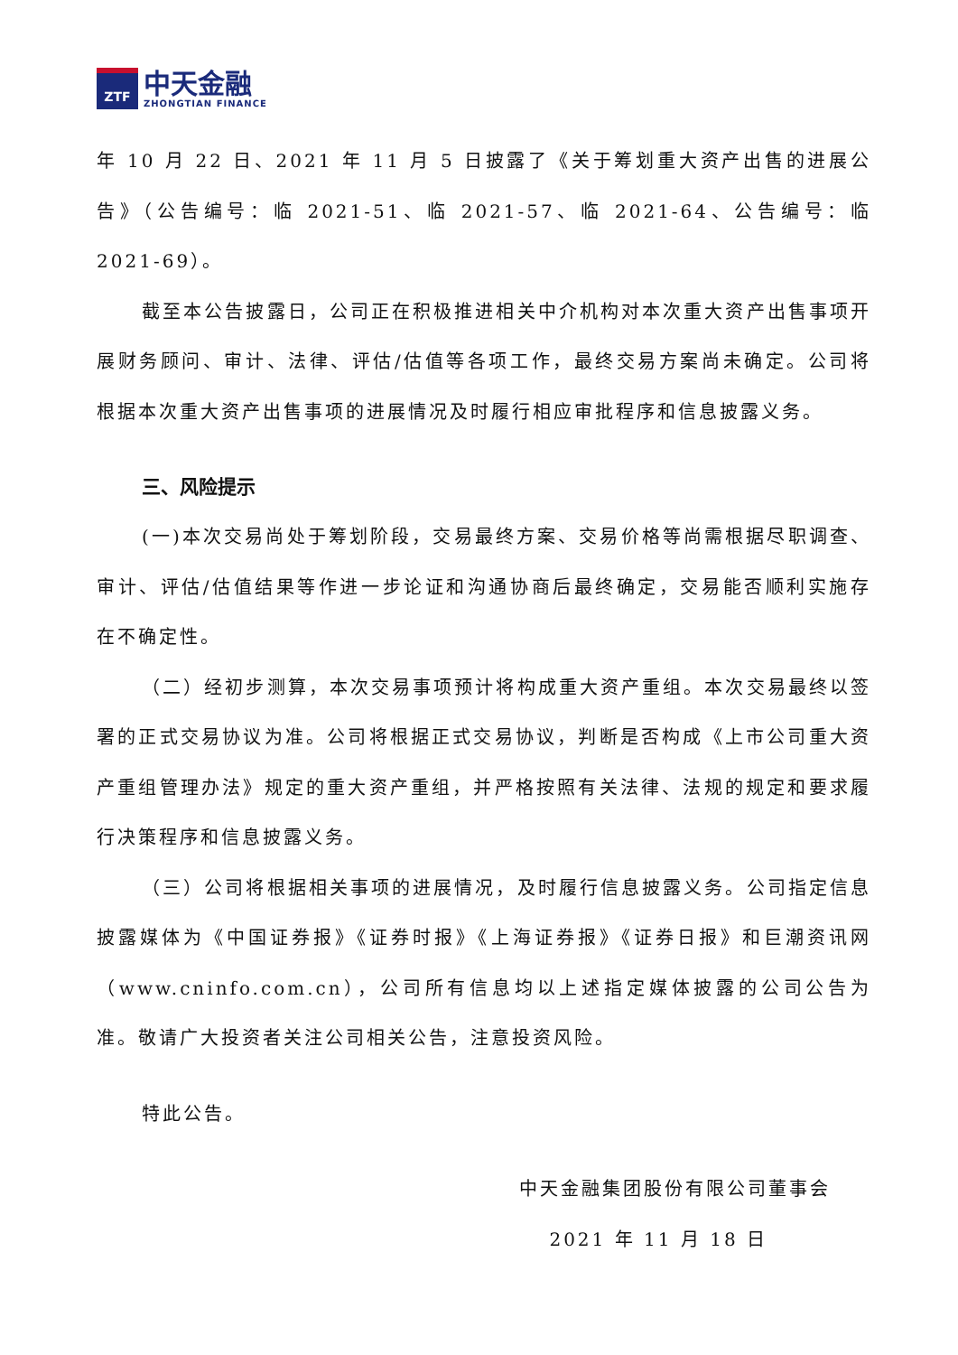ZTF
中天金融
ZHONGTIAN FINANCE
年 10 月 22 日、2021 年 11 月 5 日披露了《关于筹划重大资产出售的进展公告》（公告编号：临 2021-51、临 2021-57、临 2021-64、公告编号：临 2021-69）。
截至本公告披露日，公司正在积极推进相关中介机构对本次重大资产出售事项开展财务顾问、审计、法律、评估/估值等各项工作，最终交易方案尚未确定。公司将根据本次重大资产出售事项的进展情况及时履行相应审批程序和信息披露义务。
三、风险提示
(一)本次交易尚处于筹划阶段，交易最终方案、交易价格等尚需根据尽职调查、审计、评估/估值结果等作进一步论证和沟通协商后最终确定，交易能否顺利实施存在不确定性。
（二）经初步测算，本次交易事项预计将构成重大资产重组。本次交易最终以签署的正式交易协议为准。公司将根据正式交易协议，判断是否构成《上市公司重大资产重组管理办法》规定的重大资产重组，并严格按照有关法律、法规的规定和要求履行决策程序和信息披露义务。
（三）公司将根据相关事项的进展情况，及时履行信息披露义务。公司指定信息披露媒体为《中国证券报》《证券时报》《上海证券报》《证券日报》和巨潮资讯网（www.cninfo.com.cn），公司所有信息均以上述指定媒体披露的公司公告为准。敬请广大投资者关注公司相关公告，注意投资风险。
特此公告。
中天金融集团股份有限公司董事会
2021 年 11 月 18 日